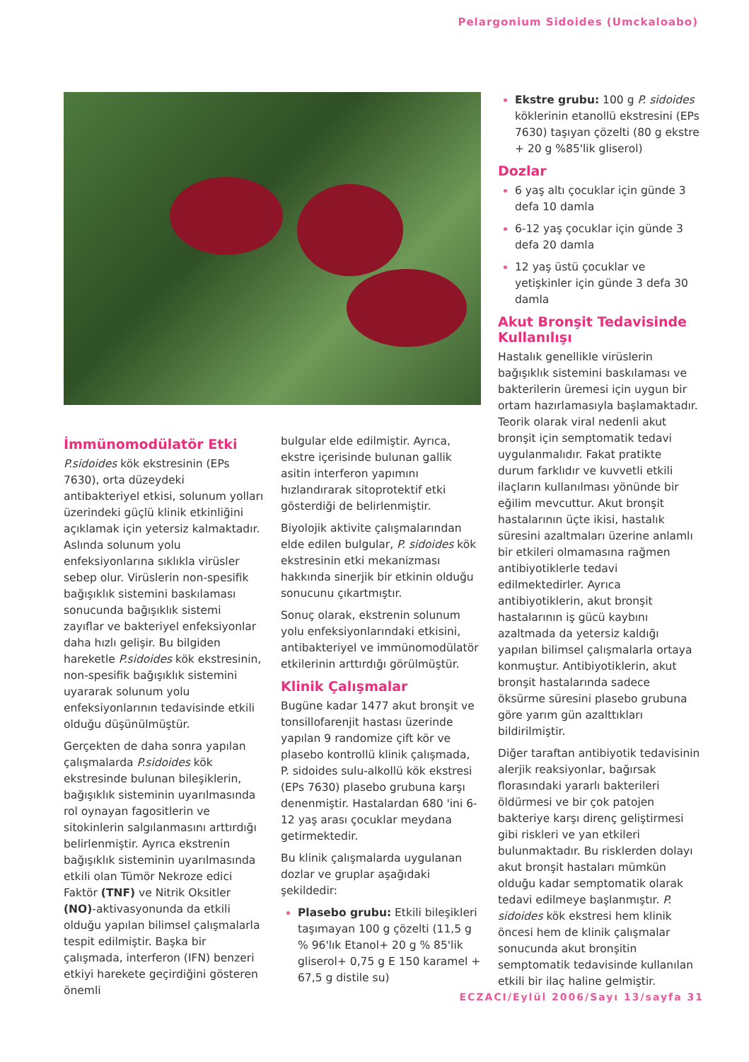Pelargonium Sidoides (Umckaloabo)
İmmünomodülatör Etki
P.sidoides kök ekstresinin (EPs 7630), orta düzeydeki antibakteriyel etkisi, solunum yolları üzerindeki güçlü klinik etkinliğini açıklamak için yetersiz kalmaktadır. Aslında solunum yolu enfeksiyonlarına sıklıkla virüsler sebep olur. Virüslerin non-spesifik bağışıklık sistemini baskılaması sonucunda bağışıklık sistemi zayıflar ve bakteriyel enfeksiyonlar daha hızlı gelişir. Bu bilgiden hareketle P.sidoides kök ekstresinin, non-spesifik bağışıklık sistemini uyararak solunum yolu enfeksiyonlarının tedavisinde etkili olduğu düşünülmüştür.
Gerçekten de daha sonra yapılan çalışmalarda P.sidoides kök ekstresinde bulunan bileşiklerin, bağışıklık sisteminin uyarılmasında rol oynayan fagositlerin ve sitokinlerin salgılanmasını arttırdığı belirlenmiştir. Ayrıca ekstrenin bağışıklık sisteminin uyarılmasında etkili olan Tümör Nekroze edici Faktör (TNF) ve Nitrik Oksitler (NO)-aktivasyonunda da etkili olduğu yapılan bilimsel çalışmalarla tespit edilmiştir. Başka bir çalışmada, interferon (IFN) benzeri etkiyi harekete geçirdiğini gösteren önemli
bulgular elde edilmiştir. Ayrıca, ekstre içerisinde bulunan gallik asitin interferon yapımını hızlandırarak sitoprotektif etki gösterdiği de belirlenmiştir.
Biyolojik aktivite çalışmalarından elde edilen bulgular, P. sidoides kök ekstresinin etki mekanizması hakkında sinerjik bir etkinin olduğu sonucunu çıkartmıştır.
Sonuç olarak, ekstrenin solunum yolu enfeksiyonlarındaki etkisini, antibakteriyel ve immünomodülatör etkilerinin arttırdığı görülmüştür.
Klinik Çalışmalar
Bugüne kadar 1477 akut bronşit ve tonsillofarenjit hastası üzerinde yapılan 9 randomize çift kör ve plasebo kontrollü klinik çalışmada, P. sidoides sulu-alkollü kök ekstresi (EPs 7630) plasebo grubuna karşı denenmiştir. Hastalardan 680 'ini 6-12 yaş arası çocuklar meydana getirmektedir.
Bu klinik çalışmalarda uygulanan dozlar ve gruplar aşağıdaki şekildedir:
Plasebo grubu: Etkili bileşikleri taşımayan 100 g çözelti (11,5 g % 96'lık Etanol+ 20 g % 85'lik gliserol+ 0,75 g E 150 karamel + 67,5 g distile su)
Ekstre grubu: 100 g P. sidoides köklerinin etanollü ekstresini (EPs 7630) taşıyan çözelti (80 g ekstre + 20 g %85'lik gliserol)
Dozlar
6 yaş altı çocuklar için günde 3 defa 10 damla
6-12 yaş çocuklar için günde 3 defa 20 damla
12 yaş üstü çocuklar ve yetişkinler için günde 3 defa 30 damla
Akut Bronşit Tedavisinde Kullanılışı
Hastalık genellikle virüslerin bağışıklık sistemini baskılaması ve bakterilerin üremesi için uygun bir ortam hazırlamasıyla başlamaktadır. Teorik olarak viral nedenli akut bronşit için semptomatik tedavi uygulanmalıdır. Fakat pratikte durum farklıdır ve kuvvetli etkili ilaçların kullanılması yönünde bir eğilim mevcuttur. Akut bronşit hastalarının üçte ikisi, hastalık süresini azaltmaları üzerine anlamlı bir etkileri olmamasına rağmen antibiyotiklerle tedavi edilmektedirler. Ayrıca antibiyotiklerin, akut bronşit hastalarının iş gücü kaybını azaltmada da yetersiz kaldığı yapılan bilimsel çalışmalarla ortaya konmuştur. Antibiyotiklerin, akut bronşit hastalarında sadece öksürme süresini plasebo grubuna göre yarım gün azalttıkları bildirilmiştir.
Diğer taraftan antibiyotik tedavisinin alerjik reaksiyonlar, bağırsak florasındaki yararlı bakterileri öldürmesi ve bir çok patojen bakteriye karşı direnç geliştirmesi gibi riskleri ve yan etkileri bulunmaktadır. Bu risklerden dolayı akut bronşit hastaları mümkün olduğu kadar semptomatik olarak tedavi edilmeye başlanmıştır. P. sidoides kök ekstresi hem klinik öncesi hem de klinik çalışmalar sonucunda akut bronşitin semptomatik tedavisinde kullanılan etkili bir ilaç haline gelmiştir.
ECZACI/Eylül 2006/Sayı 13/sayfa 31